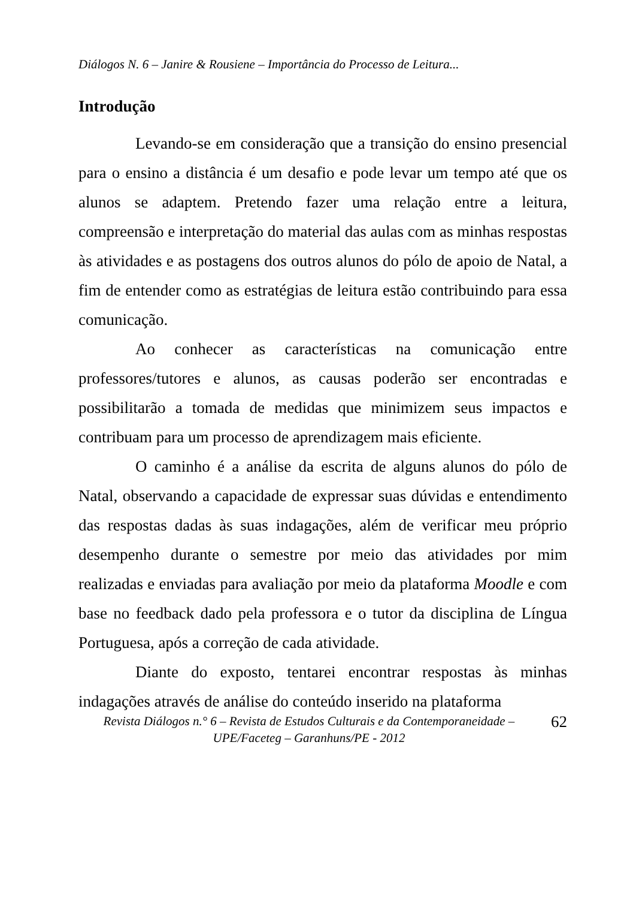Diálogos N. 6 – Janire & Rousiene – Importância do Processo de Leitura...
Introdução
Levando-se em consideração que a transição do ensino presencial para o ensino a distância é um desafio e pode levar um tempo até que os alunos se adaptem. Pretendo fazer uma relação entre a leitura, compreensão e interpretação do material das aulas com as minhas respostas às atividades e as postagens dos outros alunos do pólo de apoio de Natal, a fim de entender como as estratégias de leitura estão contribuindo para essa comunicação.
Ao conhecer as características na comunicação entre professores/tutores e alunos, as causas poderão ser encontradas e possibilitarão a tomada de medidas que minimizem seus impactos e contribuam para um processo de aprendizagem mais eficiente.
O caminho é a análise da escrita de alguns alunos do pólo de Natal, observando a capacidade de expressar suas dúvidas e entendimento das respostas dadas às suas indagações, além de verificar meu próprio desempenho durante o semestre por meio das atividades por mim realizadas e enviadas para avaliação por meio da plataforma Moodle e com base no feedback dado pela professora e o tutor da disciplina de Língua Portuguesa, após a correção de cada atividade.
Diante do exposto, tentarei encontrar respostas às minhas indagações através de análise do conteúdo inserido na plataforma
Revista Diálogos n.° 6 – Revista de Estudos Culturais e da Contemporaneidade – UPE/Faceteg – Garanhuns/PE - 2012
62